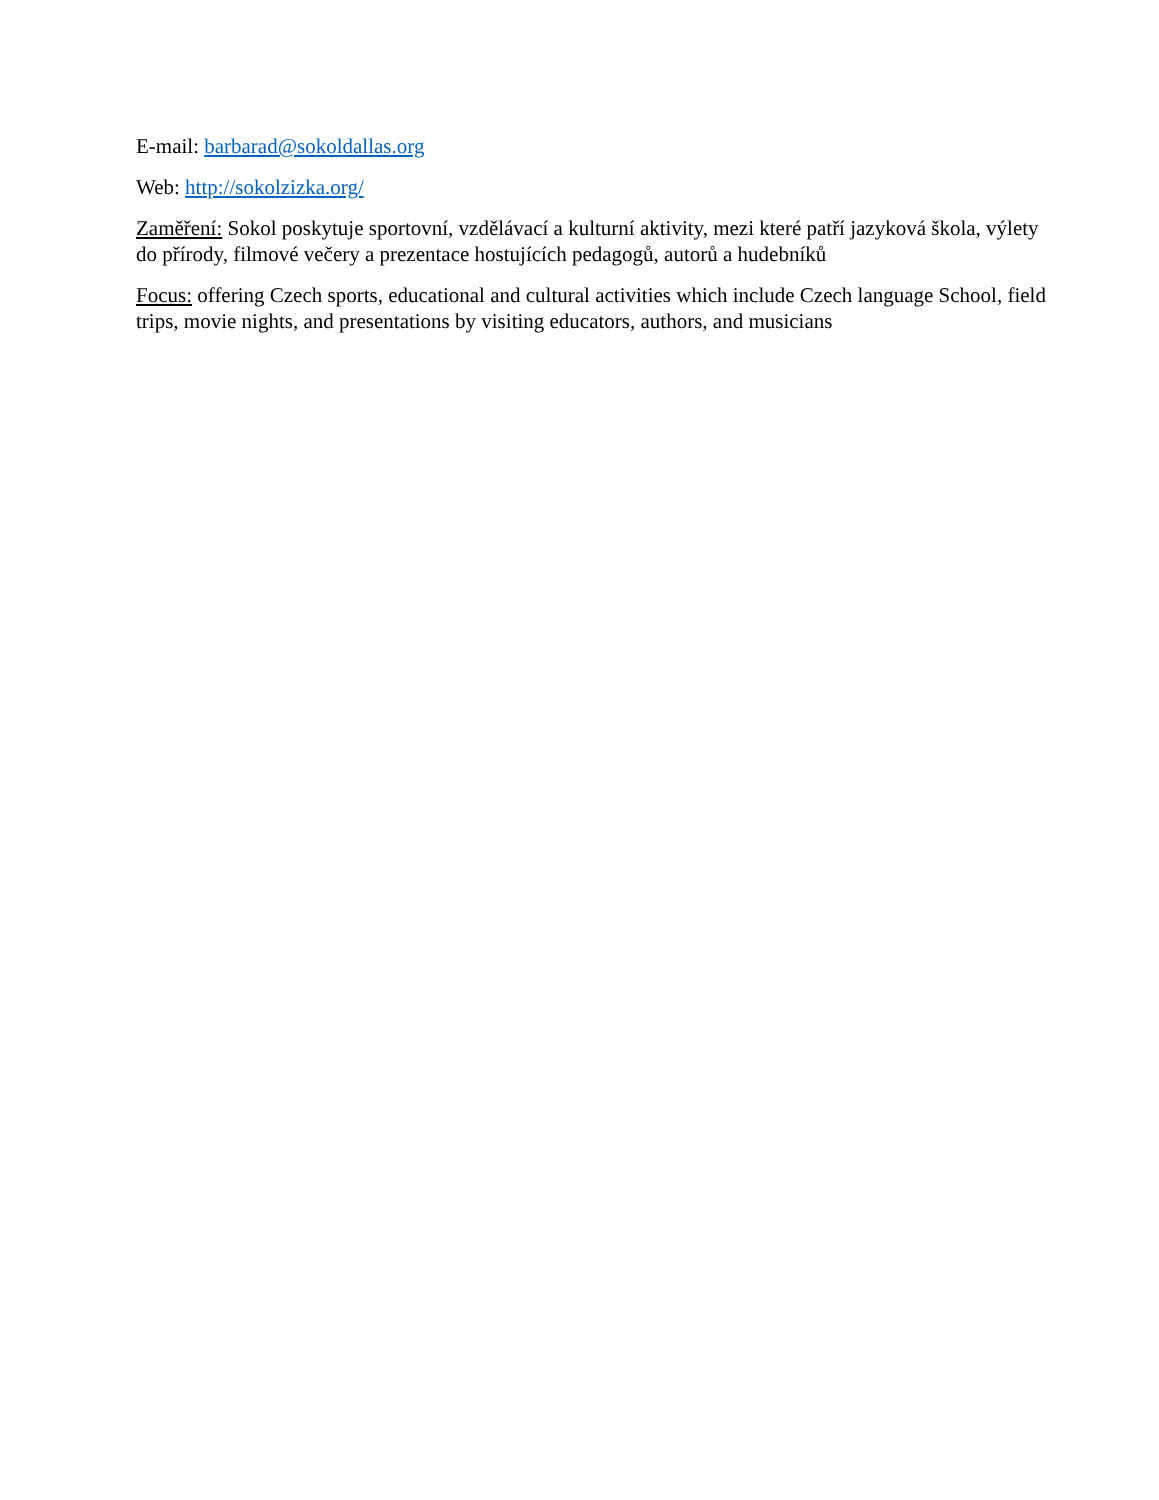E-mail: barbarad@sokoldallas.org
Web: http://sokolzizka.org/
Zaměření: Sokol poskytuje sportovní, vzdělávací a kulturní aktivity, mezi které patří jazyková škola, výlety do přírody, filmové večery a prezentace hostujících pedagogů, autorů a hudebníků
Focus: offering Czech sports, educational and cultural activities which include Czech language School, field trips, movie nights, and presentations by visiting educators, authors, and musicians